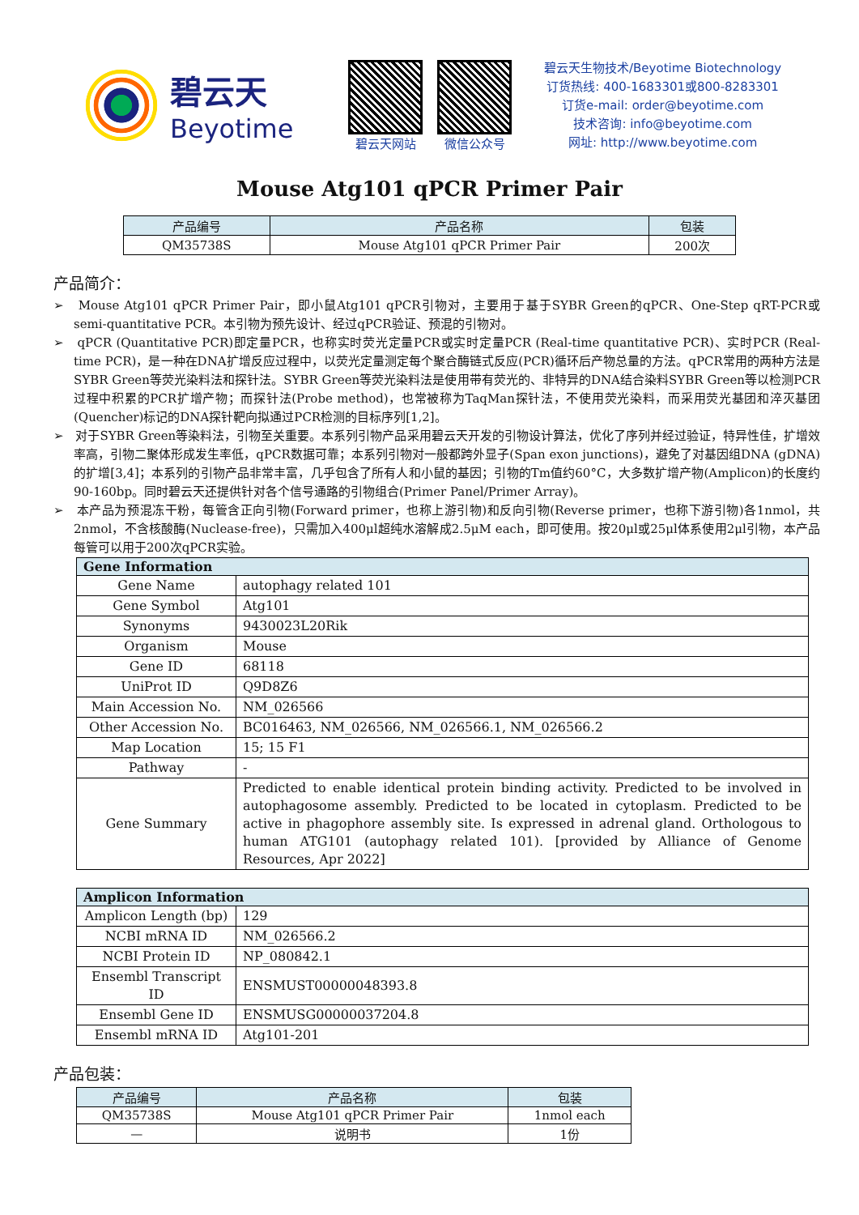碧云天
Beyotime
碧云天网站 微信公众号
碧云天生物技术/Beyotime Biotechnology
订货热线: 400-1683301或800-8283301
订货e-mail: order@beyotime.com
技术咨询: info@beyotime.com
网址: http://www.beyotime.com
Mouse Atg101 qPCR Primer Pair
| 产品编号 | 产品名称 | 包装 |
| --- | --- | --- |
| QM35738S | Mouse Atg101 qPCR Primer Pair | 200次 |
产品简介：
➢ Mouse Atg101 qPCR Primer Pair，即小鼠Atg101 qPCR引物对，主要用于基于SYBR Green的qPCR、One-Step qRT-PCR或semi-quantitative PCR。本引物为预先设计、经过qPCR验证、预混的引物对。
➢ qPCR (Quantitative PCR)即定量PCR，也称实时荧光定量PCR或实时定量PCR (Real-time quantitative PCR)、实时PCR (Real-time PCR)，是一种在DNA扩增反应过程中，以荧光定量测定每个聚合酶链式反应(PCR)循环后产物总量的方法。qPCR常用的两种方法是SYBR Green等荧光染料法和探针法。SYBR Green等荧光染料法是使用带有荧光的、非特异的DNA结合染料SYBR Green等以检测PCR过程中积累的PCR扩增产物；而探针法(Probe method)，也常被称为TaqMan探针法，不使用荧光染料，而采用荧光基团和淬灭基团(Quencher)标记的DNA探针靶向拟通过PCR检测的目标序列[1,2]。
➢ 对于SYBR Green等染料法，引物至关重要。本系列引物产品采用碧云天开发的引物设计算法，优化了序列并经过验证，特异性佳，扩增效率高，引物二聚体形成发生率低，qPCR数据可靠；本系列引物对一般都跨外显子(Span exon junctions)，避免了对基因组DNA (gDNA)的扩增[3,4]；本系列的引物产品非常丰富，几乎包含了所有人和小鼠的基因；引物的Tm值约60°C，大多数扩增产物(Amplicon)的长度约90-160bp。同时碧云天还提供针对各个信号通路的引物组合(Primer Panel/Primer Array)。
➢ 本产品为预混冻干粉，每管含正向引物(Forward primer，也称上游引物)和反向引物(Reverse primer，也称下游引物)各1nmol，共2nmol，不含核酸酶(Nuclease-free)，只需加入400μl超纯水溶解成2.5μM each，即可使用。按20μl或25μl体系使用2μl引物，本产品每管可以用于200次qPCR实验。
| Gene Information | |
| --- | --- |
| Gene Name | autophagy related 101 |
| Gene Symbol | Atg101 |
| Synonyms | 9430023L20Rik |
| Organism | Mouse |
| Gene ID | 68118 |
| UniProt ID | Q9D8Z6 |
| Main Accession No. | NM_026566 |
| Other Accession No. | BC016463, NM_026566, NM_026566.1, NM_026566.2 |
| Map Location | 15; 15 F1 |
| Pathway | - |
| Gene Summary | Predicted to enable identical protein binding activity. Predicted to be involved in autophagosome assembly. Predicted to be located in cytoplasm. Predicted to be active in phagophore assembly site. Is expressed in adrenal gland. Orthologous to human ATG101 (autophagy related 101). [provided by Alliance of Genome Resources, Apr 2022] |
| Amplicon Information | |
| --- | --- |
| Amplicon Length (bp) | 129 |
| NCBI mRNA ID | NM_026566.2 |
| NCBI Protein ID | NP_080842.1 |
| Ensembl Transcript ID | ENSMUST00000048393.8 |
| Ensembl Gene ID | ENSMUSG00000037204.8 |
| Ensembl mRNA ID | Atg101-201 |
产品包装：
| 产品编号 | 产品名称 | 包装 |
| --- | --- | --- |
| QM35738S | Mouse Atg101 qPCR Primer Pair | 1nmol each |
| — | 说明书 | 1份 |